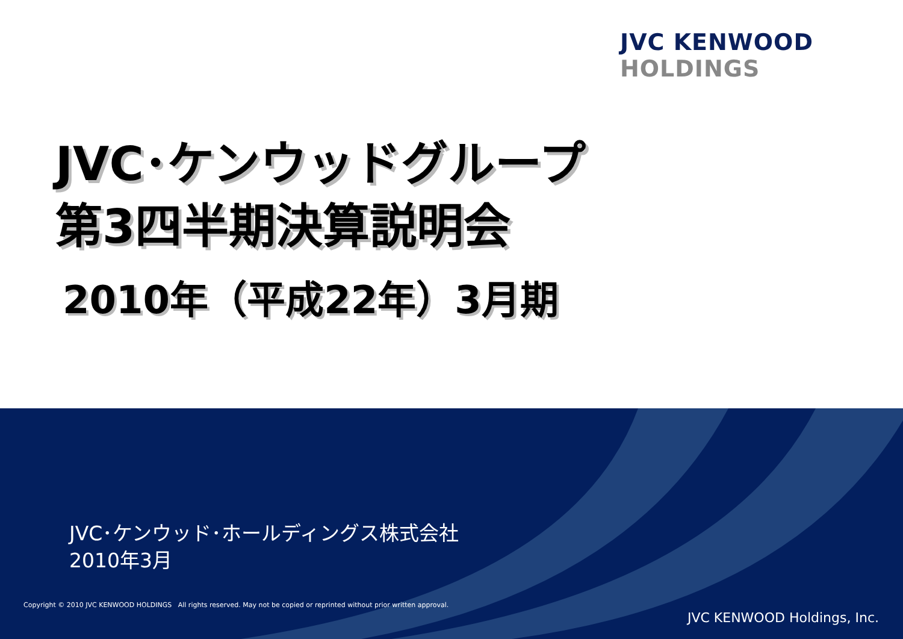JVC KENWOOD
HOLDINGS
JVC･ケンウッドグループ
第3四半期決算説明会
2010年（平成22年）3月期
JVC･ケンウッド･ホールディングス株式会社
2010年3月
Copyright © 2010 JVC KENWOOD HOLDINGS All rights reserved. May not be copied or reprinted without prior written approval.
JVC KENWOOD Holdings, Inc.